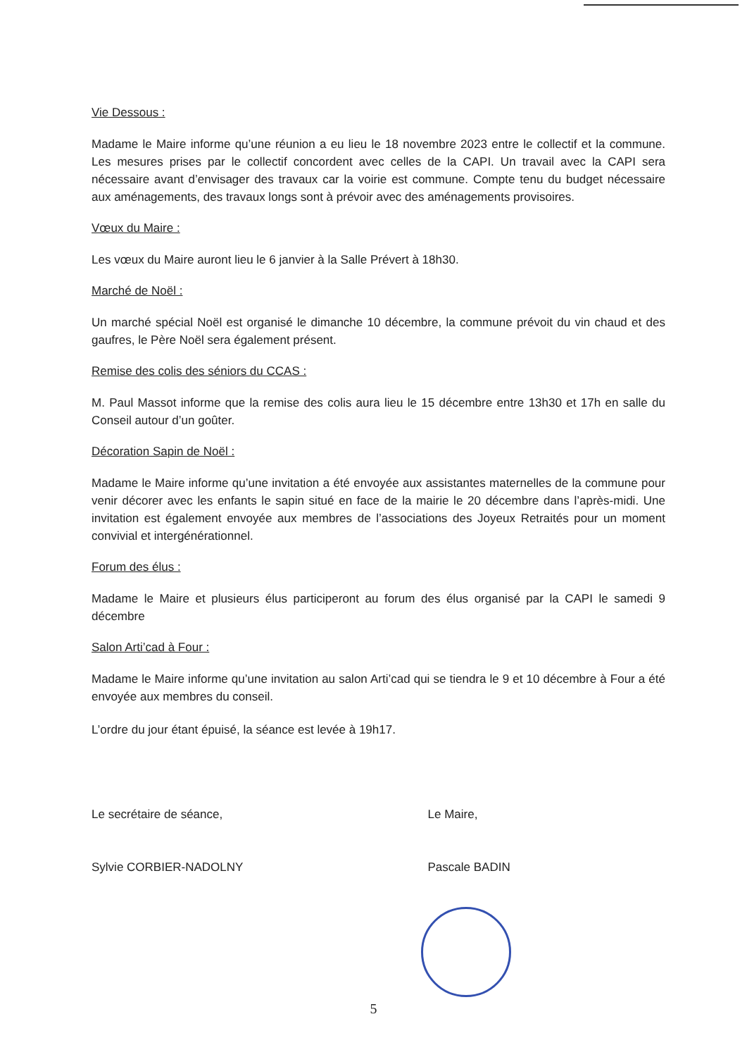Vie Dessous :
Madame le Maire informe qu’une réunion a eu lieu le 18 novembre 2023 entre le collectif et la commune. Les mesures prises par le collectif concordent avec celles de la CAPI. Un travail avec la CAPI sera nécessaire avant d’envisager des travaux car la voirie est commune. Compte tenu du budget nécessaire aux aménagements, des travaux longs sont à prévoir avec des aménagements provisoires.
Vœux du Maire :
Les vœux du Maire auront lieu le 6 janvier à la Salle Prévert à 18h30.
Marché de Noël :
Un marché spécial Noël est organisé le dimanche 10 décembre, la commune prévoit du vin chaud et des gaufres, le Père Noël sera également présent.
Remise des colis des séniors du CCAS :
M. Paul Massot informe que la remise des colis aura lieu le 15 décembre entre 13h30 et 17h en salle du Conseil autour d’un goûter.
Décoration Sapin de Noël :
Madame le Maire informe qu’une invitation a été envoyée aux assistantes maternelles de la commune pour venir décorer avec les enfants le sapin situé en face de la mairie le 20 décembre dans l’après-midi. Une invitation est également envoyée aux membres de l’associations des Joyeux Retraités pour un moment convivial et intergénérationnel.
Forum des élus :
Madame le Maire et plusieurs élus participeront au forum des élus organisé par la CAPI le samedi 9 décembre
Salon Arti’cad à Four :
Madame le Maire informe qu’une invitation au salon Arti’cad qui se tiendra le 9 et 10 décembre à Four a été envoyée aux membres du conseil.
L’ordre du jour étant épuisé, la séance est levée à 19h17.
Le secrétaire de séance,
Sylvie CORBIER-NADOLNY
Le Maire,
Pascale BADIN
5